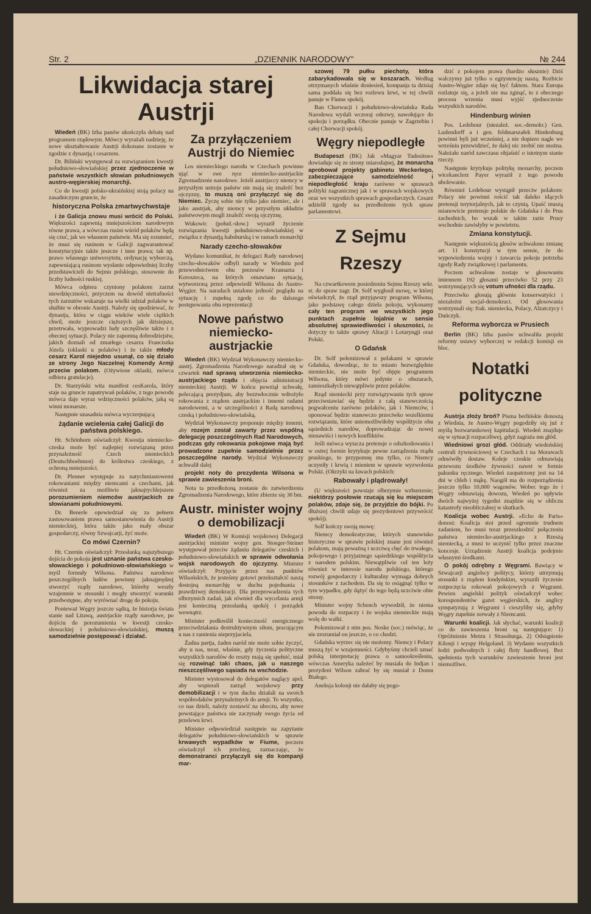Str. 2 „DZIENNIK NARODOWY” № 244
Likwidacja starej Austrji
Wiedeń (BK) Izba panów ukończyła debatę nad programem rządowym. Mówcy wyrażali nadzieję, że nowe ukształtowanie Austrji dokonane zostanie w zgodzie z dynastją i cesarzem.
Dr. Biliński występował za rozwiązaniem kwestji południowo-słowiańskiej przez zjednoczenie w państwie wszystkich słowian południowych austro-węgierskiej monarchji.
Co do kwestji polsko-ukraińskiej stoją polacy na zasadniczym gruncie, że
historyczna Polska zmartwychwstaje
i że Galicja znowu musi wrócić do Polski. Większości zapewnią mniejszościom narodowym równe prawa, a wówczas rusini wśród polaków będą się czuć, jak we własnem państwie. Ma się rozumieć, że musi się rusinom w Galicji zagwarantować konstytucyjnie także jeszcze i inne prawa; tak np. prawo własnego uniwersytetu, ordynację wyborczą, zapewniającą rusinom wysłanie odpowiedniej liczby przedstawicieli do Sejmu polskiego, stosownie do liczby ludności ruskiej.
Mówca odpiera czyniony polakom zarzut niewdzięczności, przyczem na dowód nietrafności tych zarzutów wskazuje na wielki udział polaków w służbie w obronie Austrji. Należy się spodziewać, że dynastja, która w ciągu wieków wiele ciężkich chwil, może jeszcze cięższych jak dzisiejsze, przetrwała, wyprowadzi ludy szczęśliwie także i z obecnej sytuacji. Polacy nie zapomną dobrodziejstw, jakich doznali od zmarłego cesarza Franciszka Józefa (oklaski u polaków) i że także młody cesarz Karol niejedno usunął, co się działo ze strony Jego Naczelnej Komendy Armji przeciw polakom. (Ożywione oklaski, mówca odbiera gratulacje).
Dr. Starzyński wita manifest cesKarola, który staje na gruncie zapatrywań polaków, z tego powodu mówca daje wyraz wdzięczności polaków, jaką są winni monarsze.
Następnie uzasadnia mówca wyczerpującą
żądanie wcielenia całej Galicji do państwa polskiego.
Hr. Schönborn oświadczył: Kwestja niemiecko-czeska może być najlepiej rozwiązaną przez przynależność Czech niemieckich (Deutschboehmen) do królestwa czeskiego, z ochroną mniejszości.
Dr. Plenner występuje za natychmiastowemi rokowaniami między niemcami a czechami, jak również za możliwie jaknajrychlejszem porozumieniem niemców austrjackich ze słowianami południowymi.
Dr. Benerle opowiedział się za pełnem zastosowaniem prawa samostanowienia do Austrji niemieckiej, która także jako mały obszar gospodarczy, równy Szwajcarji, żyć może.
Co mówi Czernin?
Hr. Czernin oświadczył: Przesłanką najszybszego dojścia do pokoju jest uznanie państwa czesko-słowackiego i południowo-słowiańskiego w myśl formuły Wilsona. Państwa narodowe poszczególnych ludów powinny jaknajprędzej stworzyć rządy narodowe, któreby weszły wzajemnie w stosunki i mogły stworzyć warunki przedwstępne, aby wyrównać drogę do pokoju.
Ponieważ Węgry jeszcze sądzą, że historja świata stanie nad Litawą, austrjackie rządy narodowe, po dojściu do porozumienia w kwestji czesko-słowackiej i południowo-słowiańskiej, muszą samodzielnie postępować i działać.
Za przyłączeniem Austrji do Niemiec
Los niemieckiego narodu w Czechach powinno ująć w swe ręce niemiecko-austrjackie Zgromadzenie narodowe. Jeżeli austrjaccy niemcy w przyszłym ustroju państw nie mają się znaleźć bez ojczyzny, to muszą oni przyłączyć się do Niemiec. Życzę sobie nie tylko jako niemiec, ale i jako austrjak, aby niemcy w przyszłym układzie państwowym mogli znaleźć swoją ojczyznę.
Wukowic (połud.-słow.) wyraził życzenie rozwiązania kwestji południowo-słowiańskiej w związku z dynastją habsburską i w ramach monarchji
Narady czecho-słowaków
Wydano komunikat, że delegaci Rady narodowej czecho-słowaków odbyli narady w Wiedniu pod przewodnictwem obu prezesów Kramarza i Koroszeca, na których omawiano sytuację, wytworzoną przez odpowiedź Wilsona do Austro-Węgier. Na naradach ustalono jedność poglądu na sytuację i zupełną zgodę co do dalszego postępowania obu reprezentacji
Nowe państwo niemiecko-austrjackie
Wiedeń (BK) Wydział Wykonawczy niemiecko-austrj. Zgromadzenia Narodowego naradzał się w czwartek nad sprawą utworzenia niemiecko-austrjackiego rządu i objęcia administracji niemieckiej Austrji. W końcu powziął uchwałę, polecającą prezydjum, aby bezzwłocznie wdrożyło rokowania z rządem austrjackim i innemi radami narodowemi, a w szczególności z Radą narodową czeską i południowo-słowiańską.
Wydział Wykonawczy proponuje między innemi, aby rozejm został zawarty przez wspólną delegację poszczególnych Rad Narodowych, podczas gdy rokowania pokojowe mają być prowadzone zupełnie samodzielnie przez poszczególne narody. Wydział Wykonawczy uchwalił dalej
projekt noty do prezydenta Wilsona w sprawie zawieszenia broni.
Nota ta przedłożoną zostanie do zatwierdzenia Zgromadzenia Narodowego, które zbierze się 30 bm.
Austr. minister wojny o demobilizacji
Wiedeń (BK) W Komisji wojskowej Delegacji austrjackiej minister wojny gen. Stoeger-Steiner występował przeciw żądaniu delegatów czeskich i południowo-słowiańskich w sprawie odwołania wojsk narodowych do ojczyzny. Minister oświadczył: Przyjęcie przez nas punktów Wilsońskich, że jesteśmy gotowi przekształcić naszą dostojną monarchję w duchu pojednania i prawdziwej demokracji. Dla przeprowadzenia tych olbrzymich zadań, jak również dla wycofania armji jest konieczną przesłanką spokój i porządek wewnątrz.
Minister podkreślił konieczność energicznego przeciwdziałania destruktywnym siłom, pracującym u nas z ramienia nieprzyjaciela.
Żadna partja, żaden naród nie może sobie życzyć, aby u nas, teraz, właśnie, gdy życzenia polityczne wszystkich narodów do reszty mają się spełnić, miał się rozwinąć taki chaos, jak u naszego nieszczęśliwego sąsiada na wschodzie.
Minister wystosował do delegatów naglący apel, aby wspierali zarząd wojskowy przy demobilizacji i w tym duchu działali na swoich współrodaków przynależnych do armji. To wszystko, co nas dzieli, należy zostawić na uboczu, aby nowe powstające państwa nie zaczynały swego życia od przelewu krwi.
Minister odpowiedział następnie na zapytanie delegatów południowo-słowiańskich w sprawie krwawych wypadków w Fiume, poczem oświadczył ich przebieg, zaznaczając, że demonstranci przyłączyli się do kompanji mar-
szowej 79 pułku piechoty, która zabarykadowała się w koszarach. Według otrzymanych właśnie doniesień, kompanja ta dzisiaj sama poddała się bez rozlewu krwi, w tej chwili panuje w Fiume spokój.
Ban Chorwacji i południowo-słowiańska Rada Narodowa wydali wczoraj odezwy, nawołujące do spokoju i porządku. Obecnie panuje w Zagrzebiu i całej Chorwacji spokój.
Węgry niepodległe
Budapeszt (BK) Jak »Magyar Tudositoe« dowiaduje się ze strony miarodajnej, że monarcha aprobował projekty gabinetu Weckerlego, zabezpieczające samodzielność i niepodległość kraju zarówno w sprawach polityki zagranicznej jak i w sprawach wojskowych oraz we wszystkich sprawach gospodarczych. Cesarz udzielił zgody na przedłożenie tych spraw parlamentowi.
Z Sejmu Rzeszy
Na czwartkowem posiedzeniu Sejmu Rzeszy sekr. st. do spraw zagr. Dr. Solf wygłosił mowę, w której oświadczył, że rząd przyjąwszy program Wilsona, jako podstawę całego dzieła pokoju, wykonamy cały ten program we wszystkich jego punktach zupełnie lojalnie w sensie absolutnej sprawiedliwości i słuszności, że dotyczy to także sprawy Alzacji i Lotaryngji oraz Polski.
O Gdańsk
Dr. Solf polemizował z polakami w sprawie Gdańska, dowodząc, że to miasto bezwzględnie niemieckie, nie może być objęte programem Wilsona, który mówi jedynie o obszarach, zamieszkałych niewątpliwie przez polaków.
Rząd niemiecki przy rozwiązywaniu tych spraw przeciwstawiać się będzie z całą stanowczością pogwałceniu zarówno polaków, jak i Niemców, i oponować będzie stanowczo przeciwko wszelkiemu rozwiązaniu, które uniemożliwiłoby współżycie obu sąsiednich narodów, doprowadzając do nowej nienawiści i nowych konfliktów.
Jeśli mówca wytacza pretensje o odszkodowania i w ostrej formie krytykuje pewne zarządzenia rządu pruskiego, to przypomnę mu tylko, co Niemcy uczyniły i krwią i mieniem w sprawie wyzwolenia Polski. (Okrzyki na ławach polskich:
Rabowały i plądrowały!
(U większości powstaje olbrzymie wzburzenie; niektórzy posłowie rzucają się ku miejscom polaków, zdaje się, że przyjdzie do bójki. Po dłuższej chwili udaje się prezydentowi przywrócić spokój).
Solf kończy swoją mowę:
Niemcy demokratyczne, których stanowisko historyczne w sprawie polskiej znane jest również polakom, mają poważną i uczciwą chęć do trwałego, pokojowego i przyjaznego sąsiedzkiego współżycia z narodem polskim. Niewątpliwie cel ten leży również w interesie narodu polskiego, którego rozwój gospodarczy i kulturalny wymaga dobrych stosunków z zachodem. Da się to osiągnąć tylko w tym wypadku, gdy dążyć do tego będą uczciwie obie strony.
Minister wojny Schench wywodził, że niema powodu do rozpaczy i że wojska niemieckie mają wolę do walki.
Polemizował z nim pos. Noske (soc.) mówiąc, że nie zrozumiał on jeszcze, o co chodzi.
Gdańska wyrzec się nie możemy. Niemcy i Polacy muszą żyć w wzajemności. Gdybyśmy chcieli uznać polską interpretację prawa o samookreśleniu, wówczas Ameryka należeć by musiała do Indjan i prezydent Wilson zabrać by się musiał z Domu Białego.
Aneksja kolonji nie dałaby się pogo-
dzić z pokojem prawa (bardzo słusznie) Dziś walczymy już tylko o egzystencję naszą. Rozbicie Austro-Węgier zdaje się być faktem. Stara Europa rozlatuje się, a jeżeli nie ma zginąć, to z obecnego procesu wrzenia musi wyjść zjednoczenie wszystkich narodów.
Hindenburg winien
Pos. Ledebour (niezależ. soc.-demokr.) Gen. Ludendorff a i gen. feldmarszałek Hindenburg powinni byli już wcześniej, a nie dopiero nagle we wrześniu przewidzieć, że dalej nic zrobić nie można. Należało naród zawczasu objaśnić o istotnym stanie rzeczy.
Następnie krytykuje politykę monarchy, poczem wicekanclerz Payer wyraził z tego powodu ubolewanie.
Również Ledebour wystąpił przeciw polakom: Polacy nie powinni rościć tak daleko idących pretensji terytorjalnych, jak to czynią. Upaść muszą mianowicie pretensje polskie do Gdańska i do Prus zachodnich, bo wszak w takim razie Prusy wschodnie zawisłyby w powietrzu.
Zmiana konstytucji.
Następnie większością głosów uchwalono zmianę art. 11 konstytucji w tym sensie, że do wypowiedzenia wojny i zawarcia pokoju potrzeba zgody Rady związkowej i parlamentu.
Poczem uchwalone zostaje w głosowaniu imiennem 192 głosami przeciwko 52 przy 23 wstrzymujących się votum ufności dla rządu.
Przeciwko głosują głównie konserwatyści i niezależni socjal-demokraci. Od głosowania wstrzymali się: frak. niemiecka, Polacy, Alzatczycy i Duńczyk.
Reforma wyborcza w Prusiech
Berlin (BK) Izba panów uchwaliła projekt reformy ustawy wyborczej w redakcji komisji en bloc.
Notatki polityczne
Austrja złoży broń? Pisma berlińskie donoszą z Wiednia, że Austro-Węgry pogodziły się już z myślą bezwarunkowej kapitulacji. Wiedeń znajduje się w sytuacji rozpaczliwej, gdyż zagraża mu głód.
Wiedniowi grozi głód. Oddziały wiedeńskiej centrali żywnościowej w Czechach i na Morawach odmówiły dostaw. Koleje czeskie odmawiają przewozu środków żywności nawet w formie pakunku ręcznego. Wiedeń zaopatrzony jest na 14 dni w chleb i mąkę. Naogół ma do rozporządzenia jeszcze tylko 10,000 wagonów. Wobec tego że i Węgry odmawiają dowozu, Wiedeń po upływie dwóch najwyżej tygodni znajdzie się w obliczu katastrofy nieobliczalnej w skutkach.
Koalicja wobec Austrji. »Echo de Paris« donosi: Koalicja stoi przed ogromnie trudnem zadaniem, bo musi teraz przeszkodzić połączeniu państwa niemiecko-austrjackiego z Rzeszą niemiecką, a musi to uczynić tylko przez znaczne koncesje. Urządzenie Austrji koalicja podejmie własnymi środkami.
O pokój odrębny z Węgrami. Bawiący w Szwajcarji angielscy politycy, którzy utrzymują stosunki z rządem londyńskim, wyrazili życzenie rozpoczęcia rokowań pokojowych z Węgrami. Pewien angielski polityk oświadczył wobec korespondentów gazet węgierskich, że anglicy sympatyzują z Węgrami i cieszyliby się, gdyby Węgry zupełnie zerwały z Niemcami.
Warunki koalicji. Jak słychać, warunki koalicji co do zawieszenia broni są następujące: 1) Opróżnienie Metzu i Strassburga. 2) Odstąpienie Kilonji i wyspy Helgoland. 3) Wydanie wszystkich łodzi podwodnych i całej floty handlowej. Bez spełnienia tych warunków zawieszenie broni jest niemożliwe.